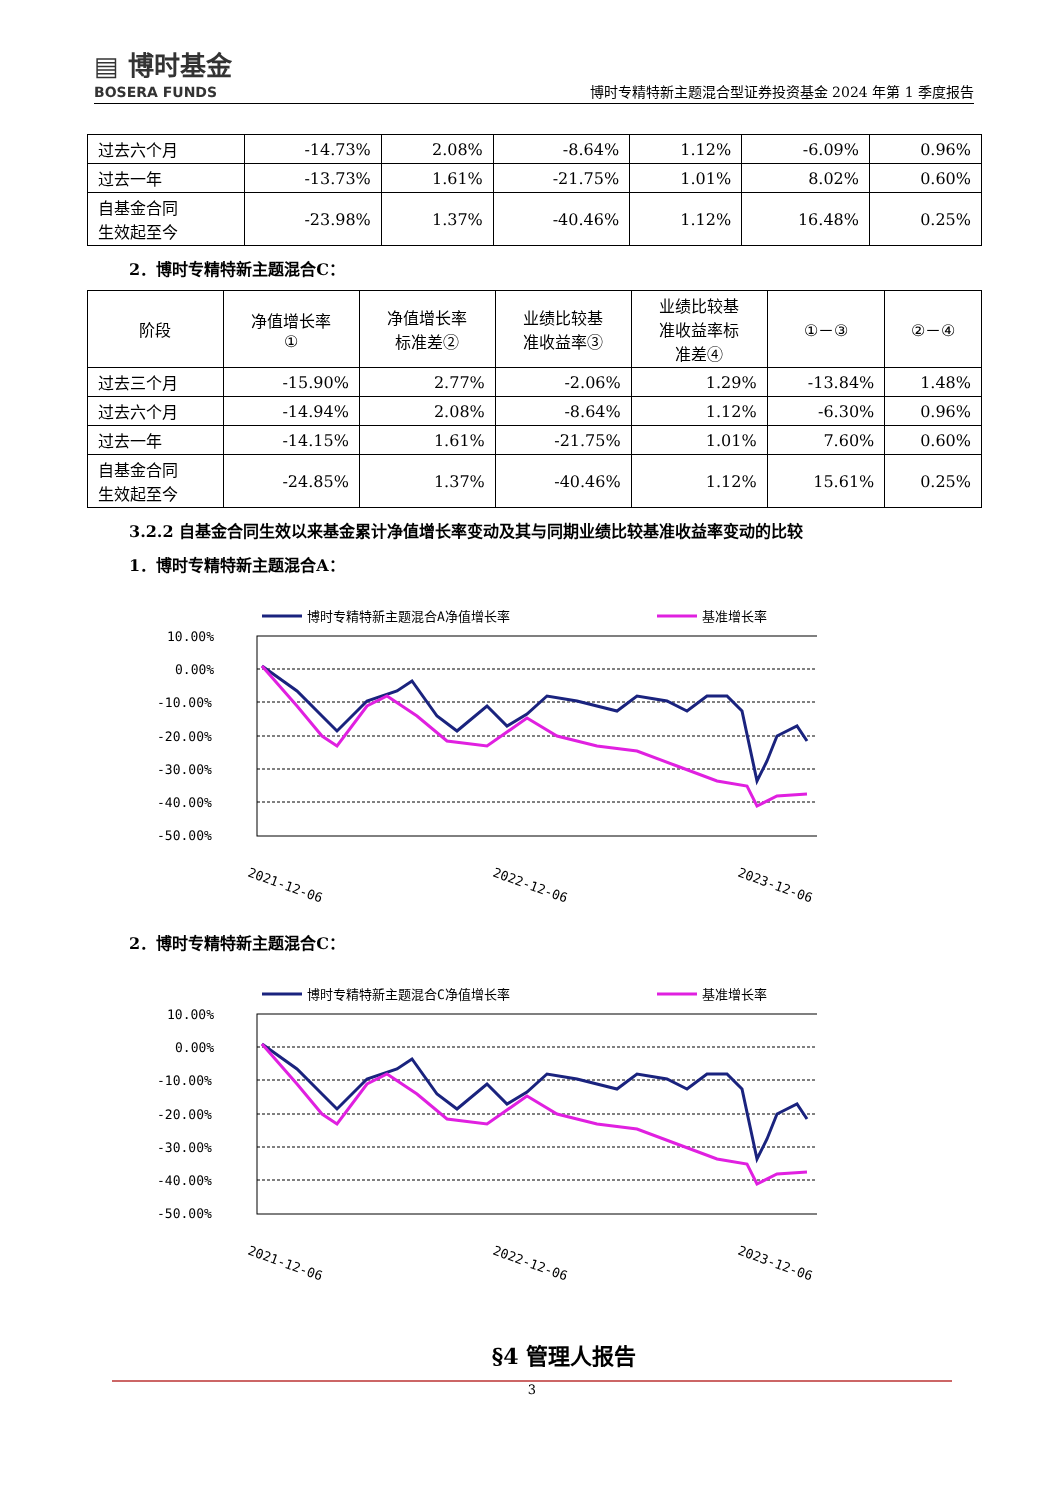▤ 博时基金
BOSERA FUNDS
博时专精特新主题混合型证券投资基金 2024 年第 1 季度报告
| 过去六个月 | -14.73% | 2.08% | -8.64% | 1.12% | -6.09% | 0.96% |
| 过去一年 | -13.73% | 1.61% | -21.75% | 1.01% | 8.02% | 0.60% |
| 自基金合同 生效起至今 | -23.98% | 1.37% | -40.46% | 1.12% | 16.48% | 0.25% |
2．博时专精特新主题混合C：
| 阶段 | 净值增长率 ① | 净值增长率 标准差② | 业绩比较基 准收益率③ | 业绩比较基 准收益率标 准差④ | ①－③ | ②－④ |
| --- | --- | --- | --- | --- | --- | --- |
| 过去三个月 | -15.90% | 2.77% | -2.06% | 1.29% | -13.84% | 1.48% |
| 过去六个月 | -14.94% | 2.08% | -8.64% | 1.12% | -6.30% | 0.96% |
| 过去一年 | -14.15% | 1.61% | -21.75% | 1.01% | 7.60% | 0.60% |
| 自基金合同 生效起至今 | -24.85% | 1.37% | -40.46% | 1.12% | 15.61% | 0.25% |
3.2.2 自基金合同生效以来基金累计净值增长率变动及其与同期业绩比较基准收益率变动的比较
1．博时专精特新主题混合A：
博时专精特新主题混合A净值增长率
基准增长率
10.00%
0.00%
-10.00%
-20.00%
-30.00%
-40.00%
-50.00%
2021-12-06
2022-12-06
2023-12-06
2．博时专精特新主题混合C：
博时专精特新主题混合C净值增长率
基准增长率
10.00%
0.00%
-10.00%
-20.00%
-30.00%
-40.00%
-50.00%
2021-12-06
2022-12-06
2023-12-06
§4 管理人报告
3